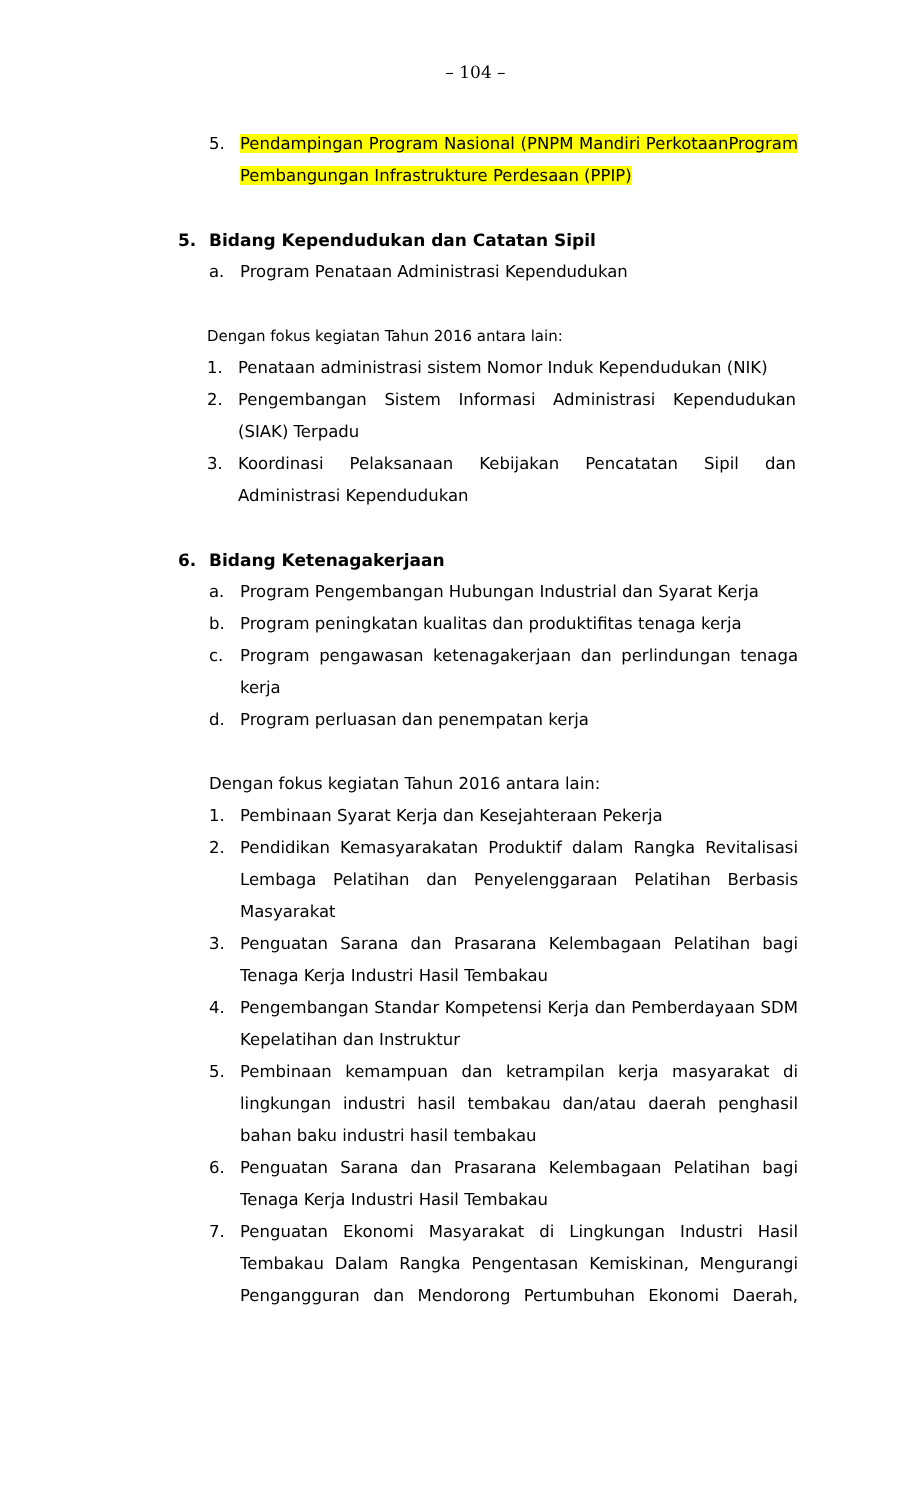– 104 –
5. Pendampingan Program Nasional (PNPM Mandiri PerkotaanProgram Pembangungan Infrastrukture Perdesaan (PPIP)
5. Bidang Kependudukan dan Catatan Sipil
a. Program Penataan Administrasi Kependudukan
Dengan fokus kegiatan Tahun 2016 antara lain:
1. Penataan administrasi sistem Nomor Induk Kependudukan (NIK)
2. Pengembangan Sistem Informasi Administrasi Kependudukan (SIAK) Terpadu
3. Koordinasi Pelaksanaan Kebijakan Pencatatan Sipil dan Administrasi Kependudukan
6. Bidang Ketenagakerjaan
a. Program Pengembangan Hubungan Industrial dan Syarat Kerja
b. Program peningkatan kualitas dan produktifitas tenaga kerja
c. Program pengawasan ketenagakerjaan dan perlindungan tenaga kerja
d. Program perluasan dan penempatan kerja
Dengan fokus kegiatan Tahun 2016 antara lain:
1. Pembinaan Syarat Kerja dan Kesejahteraan Pekerja
2. Pendidikan Kemasyarakatan Produktif dalam Rangka Revitalisasi Lembaga Pelatihan dan Penyelenggaraan Pelatihan Berbasis Masyarakat
3. Penguatan Sarana dan Prasarana Kelembagaan Pelatihan bagi Tenaga Kerja Industri Hasil Tembakau
4. Pengembangan Standar Kompetensi Kerja dan Pemberdayaan SDM Kepelatihan dan Instruktur
5. Pembinaan kemampuan dan ketrampilan kerja masyarakat di lingkungan industri hasil tembakau dan/atau daerah penghasil bahan baku industri hasil tembakau
6. Penguatan Sarana dan Prasarana Kelembagaan Pelatihan bagi Tenaga Kerja Industri Hasil Tembakau
7. Penguatan Ekonomi Masyarakat di Lingkungan Industri Hasil Tembakau Dalam Rangka Pengentasan Kemiskinan, Mengurangi Pengangguran dan Mendorong Pertumbuhan Ekonomi Daerah,